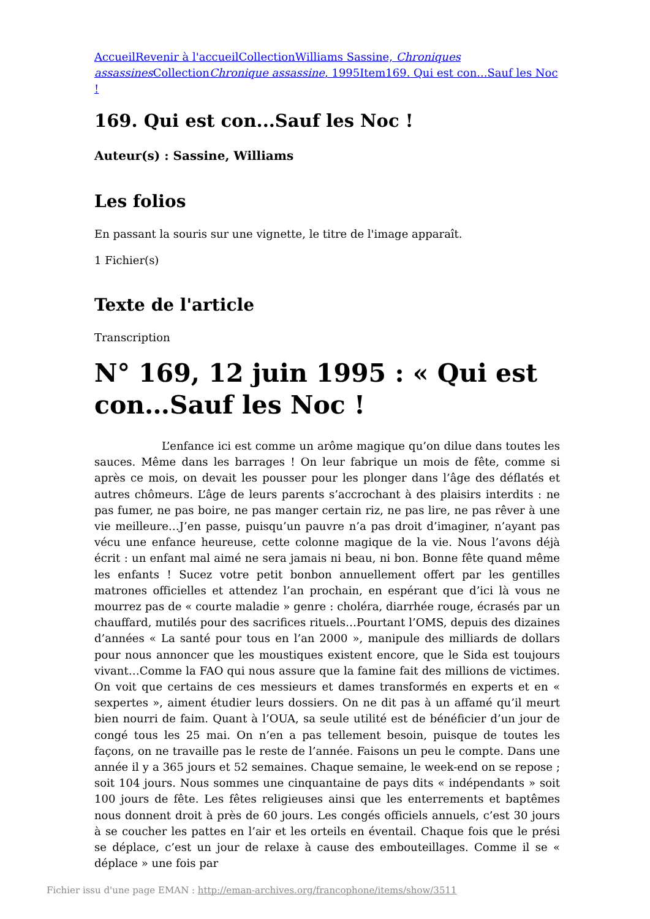AccueilRevenir à l'accueilCollectionWilliams Sassine, Chroniques assassines CollectionChronique assassine, 1995Item169. Qui est con...Sauf les Noc !
169. Qui est con...Sauf les Noc !
Auteur(s) : Sassine, Williams
Les folios
En passant la souris sur une vignette, le titre de l'image apparaît.
1 Fichier(s)
Texte de l'article
Transcription
N° 169, 12 juin 1995 : « Qui est con…Sauf les Noc !
L’enfance ici est comme un arôme magique qu’on dilue dans toutes les sauces. Même dans les barrages ! On leur fabrique un mois de fête, comme si après ce mois, on devait les pousser pour les plonger dans l’âge des déflatés et autres chômeurs. L’âge de leurs parents s’accrochant à des plaisirs interdits : ne pas fumer, ne pas boire, ne pas manger certain riz, ne pas lire, ne pas rêver à une vie meilleure…J’en passe, puisqu’un pauvre n’a pas droit d’imaginer, n’ayant pas vécu une enfance heureuse, cette colonne magique de la vie. Nous l’avons déjà écrit : un enfant mal aimé ne sera jamais ni beau, ni bon. Bonne fête quand même les enfants ! Sucez votre petit bonbon annuellement offert par les gentilles matrones officielles et attendez l’an prochain, en espérant que d’ici là vous ne mourrez pas de « courte maladie » genre : choléra, diarrhée rouge, écrasés par un chauffard, mutilés pour des sacrifices rituels…Pourtant l’OMS, depuis des dizaines d’années « La santé pour tous en l’an 2000 », manipule des milliards de dollars pour nous annoncer que les moustiques existent encore, que le Sida est toujours vivant…Comme la FAO qui nous assure que la famine fait des millions de victimes. On voit que certains de ces messieurs et dames transformés en experts et en « sexpertes », aiment étudier leurs dossiers. On ne dit pas à un affamé qu’il meurt bien nourri de faim. Quant à l’OUA, sa seule utilité est de bénéficier d’un jour de congé tous les 25 mai. On n’en a pas tellement besoin, puisque de toutes les façons, on ne travaille pas le reste de l’année. Faisons un peu le compte. Dans une année il y a 365 jours et 52 semaines. Chaque semaine, le week-end on se repose ; soit 104 jours. Nous sommes une cinquantaine de pays dits « indépendants » soit 100 jours de fête. Les fêtes religieuses ainsi que les enterrements et baptêmes nous donnent droit à près de 60 jours. Les congés officiels annuels, c’est 30 jours à se coucher les pattes en l’air et les orteils en éventail. Chaque fois que le prési se déplace, c’est un jour de relaxe à cause des embouteillages. Comme il se « déplace » une fois par
Fichier issu d'une page EMAN : http://eman-archives.org/francophone/items/show/3511